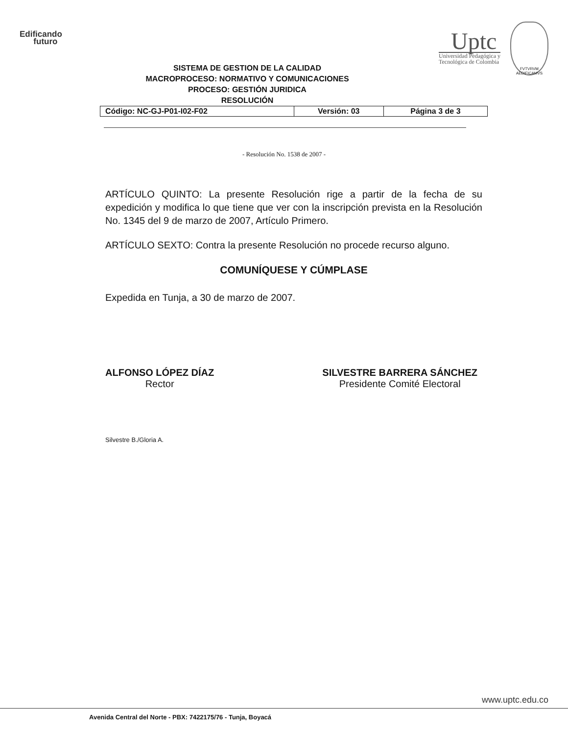Edificando
futuro
Uptc
Universidad Pedagógica y
Tecnológica de Colombia
FVTVRVM AEDIFICAMVS
SISTEMA DE GESTION DE LA CALIDAD
MACROPROCESO: NORMATIVO Y COMUNICACIONES
PROCESO: GESTIÓN JURIDICA
RESOLUCIÓN
| Código: NC-GJ-P01-I02-F02 | Versión: 03 | Página 3 de 3 |
- Resolución No. 1538 de 2007 -
ARTÍCULO QUINTO: La presente Resolución rige a partir de la fecha de su expedición y modifica lo que tiene que ver con la inscripción prevista en la Resolución No. 1345 del 9 de marzo de 2007, Artículo Primero.
ARTÍCULO SEXTO: Contra la presente Resolución no procede recurso alguno.
COMUNÍQUESE Y CÚMPLASE
Expedida en Tunja, a 30 de marzo de 2007.
ALFONSO LÓPEZ DÍAZ
Rector
SILVESTRE BARRERA SÁNCHEZ
Presidente Comité Electoral
Silvestre B./Gloria A.
www.uptc.edu.co
Avenida Central del Norte - PBX: 7422175/76 - Tunja, Boyacá